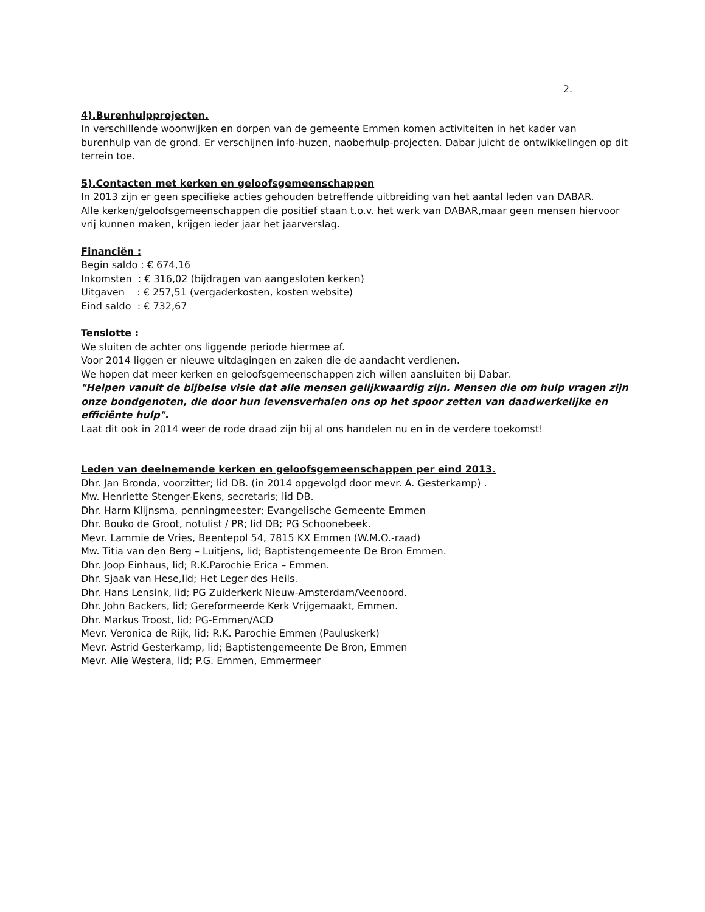2.
4).Burenhulpprojecten.
In verschillende woonwijken en dorpen van de gemeente Emmen komen activiteiten in het kader van burenhulp van de grond. Er verschijnen info-huzen, naoberhulp-projecten. Dabar juicht de ontwikkelingen op dit terrein toe.
5).Contacten met kerken en geloofsgemeenschappen
In 2013 zijn er geen specifieke acties gehouden betreffende uitbreiding van het aantal leden van DABAR.
Alle kerken/geloofsgemeenschappen die positief staan t.o.v. het werk van DABAR,maar geen mensen hiervoor vrij kunnen maken, krijgen ieder jaar het jaarverslag.
Financiën :
Begin saldo : € 674,16
Inkomsten : € 316,02 (bijdragen van aangesloten kerken)
Uitgaven : € 257,51 (vergaderkosten, kosten website)
Eind saldo : € 732,67
Tenslotte :
We sluiten de achter ons liggende periode hiermee af.
Voor 2014 liggen er nieuwe uitdagingen en zaken die de aandacht verdienen.
We hopen dat meer kerken en geloofsgemeenschappen zich willen aansluiten bij Dabar.
"Helpen vanuit de bijbelse visie dat alle mensen gelijkwaardig zijn. Mensen die om hulp vragen zijn onze bondgenoten, die door hun levensverhalen ons op het spoor zetten van daadwerkelijke en efficiënte hulp".
Laat dit ook in 2014 weer de rode draad zijn bij al ons handelen nu en in de verdere toekomst!
Leden van deelnemende kerken en geloofsgemeenschappen per eind 2013.
Dhr. Jan Bronda, voorzitter; lid DB. (in 2014 opgevolgd door mevr. A. Gesterkamp) .
Mw. Henriette Stenger-Ekens, secretaris; lid DB.
Dhr. Harm Klijnsma, penningmeester; Evangelische Gemeente Emmen
Dhr. Bouko de Groot, notulist / PR; lid DB; PG Schoonebeek.
Mevr. Lammie de Vries, Beentepol 54, 7815 KX Emmen (W.M.O.-raad)
Mw. Titia van den Berg – Luitjens, lid; Baptistengemeente De Bron Emmen.
Dhr. Joop Einhaus, lid; R.K.Parochie Erica – Emmen.
Dhr. Sjaak van Hese,lid; Het Leger des Heils.
Dhr. Hans Lensink, lid; PG Zuiderkerk Nieuw-Amsterdam/Veenoord.
Dhr. John Backers, lid; Gereformeerde Kerk Vrijgemaakt, Emmen.
Dhr. Markus Troost, lid; PG-Emmen/ACD
Mevr. Veronica de Rijk, lid; R.K. Parochie Emmen (Pauluskerk)
Mevr. Astrid Gesterkamp, lid; Baptistengemeente De Bron, Emmen
Mevr. Alie Westera, lid; P.G. Emmen, Emmermeer